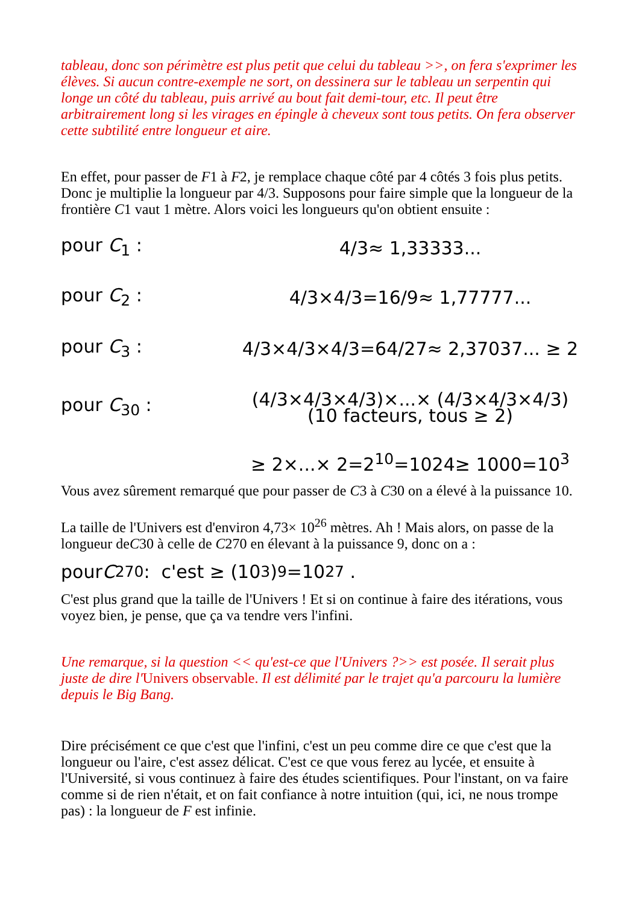tableau, donc son périmètre est plus petit que celui du tableau >>, on fera s'exprimer les élèves. Si aucun contre-exemple ne sort, on dessinera sur le tableau un serpentin qui longe un côté du tableau, puis arrivé au bout fait demi-tour, etc. Il peut être arbitrairement long si les virages en épingle à cheveux sont tous petits. On fera observer cette subtilité entre longueur et aire.
En effet, pour passer de F1 à F2, je remplace chaque côté par 4 côtés 3 fois plus petits. Donc je multiplie la longueur par 4/3. Supposons pour faire simple que la longueur de la frontière C1 vaut 1 mètre. Alors voici les longueurs qu'on obtient ensuite :
pour C<sub>1</sub> : 4/3≈ 1,33333...
pour C<sub>2</sub> : 4/3×4/3=16/9≈ 1,77777...
pour C<sub>3</sub> : 4/3×4/3×4/3=64/27≈ 2,37037... ≥ 2
pour C<sub>30</sub> : (4/3×4/3×4/3)×...× (4/3×4/3×4/3)
(10 facteurs, tous ≥ 2)
≥ 2×...× 2=2<sup>10</sup>=1024≥ 1000=10<sup>3</sup>
Vous avez sûrement remarqué que pour passer de C3 à C30 on a élevé à la puissance 10.
La taille de l'Univers est d'environ 4,73× 10<sup>26</sup> mètres. Ah ! Mais alors, on passe de la longueur deC30 à celle de C270 en élevant à la puissance 9, donc on a :
pour C<sub>270</sub> : c'est ≥ (10<sup>3</sup>)<sup>9</sup>=10<sup>27</sup> .
C'est plus grand que la taille de l'Univers ! Et si on continue à faire des itérations, vous voyez bien, je pense, que ça va tendre vers l'infini.
Une remarque, si la question << qu'est-ce que l'Univers ?>> est posée. Il serait plus juste de dire l'Univers observable. Il est délimité par le trajet qu'a parcouru la lumière depuis le Big Bang.
Dire précisément ce que c'est que l'infini, c'est un peu comme dire ce que c'est que la longueur ou l'aire, c'est assez délicat. C'est ce que vous ferez au lycée, et ensuite à l'Université, si vous continuez à faire des études scientifiques. Pour l'instant, on va faire comme si de rien n'était, et on fait confiance à notre intuition (qui, ici, ne nous trompe pas) : la longueur de F est infinie.